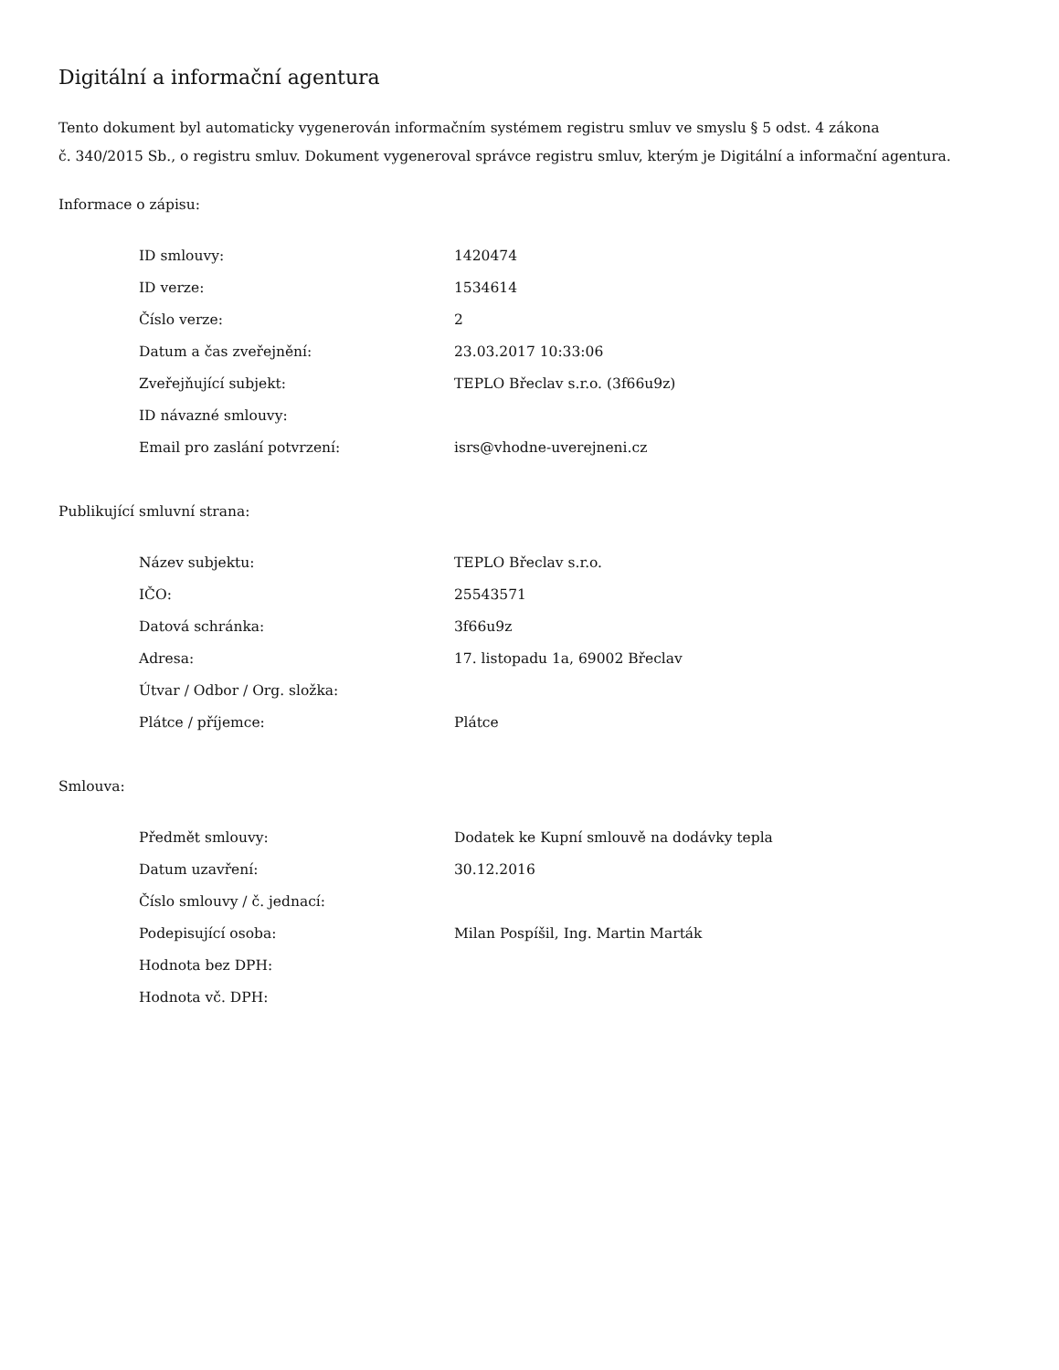Digitální a informační agentura
Tento dokument byl automaticky vygenerován informačním systémem registru smluv ve smyslu § 5 odst. 4 zákona
č. 340/2015 Sb., o registru smluv. Dokument vygeneroval správce registru smluv, kterým je Digitální a informační agentura.
Informace o zápisu:
| ID smlouvy: | 1420474 |
| ID verze: | 1534614 |
| Číslo verze: | 2 |
| Datum a čas zveřejnění: | 23.03.2017 10:33:06 |
| Zveřejňující subjekt: | TEPLO Břeclav s.r.o. (3f66u9z) |
| ID návazné smlouvy: | |
| Email pro zaslání potvrzení: | isrs@vhodne-uverejneni.cz |
Publikující smluvní strana:
| Název subjektu: | TEPLO Břeclav s.r.o. |
| IČO: | 25543571 |
| Datová schránka: | 3f66u9z |
| Adresa: | 17. listopadu 1a, 69002 Břeclav |
| Útvar / Odbor / Org. složka: | |
| Plátce / příjemce: | Plátce |
Smlouva:
| Předmět smlouvy: | Dodatek ke Kupní smlouvě na dodávky tepla |
| Datum uzavření: | 30.12.2016 |
| Číslo smlouvy / č. jednací: | |
| Podepisující osoba: | Milan Pospíšil, Ing. Martin Marták |
| Hodnota bez DPH: | |
| Hodnota vč. DPH: | |